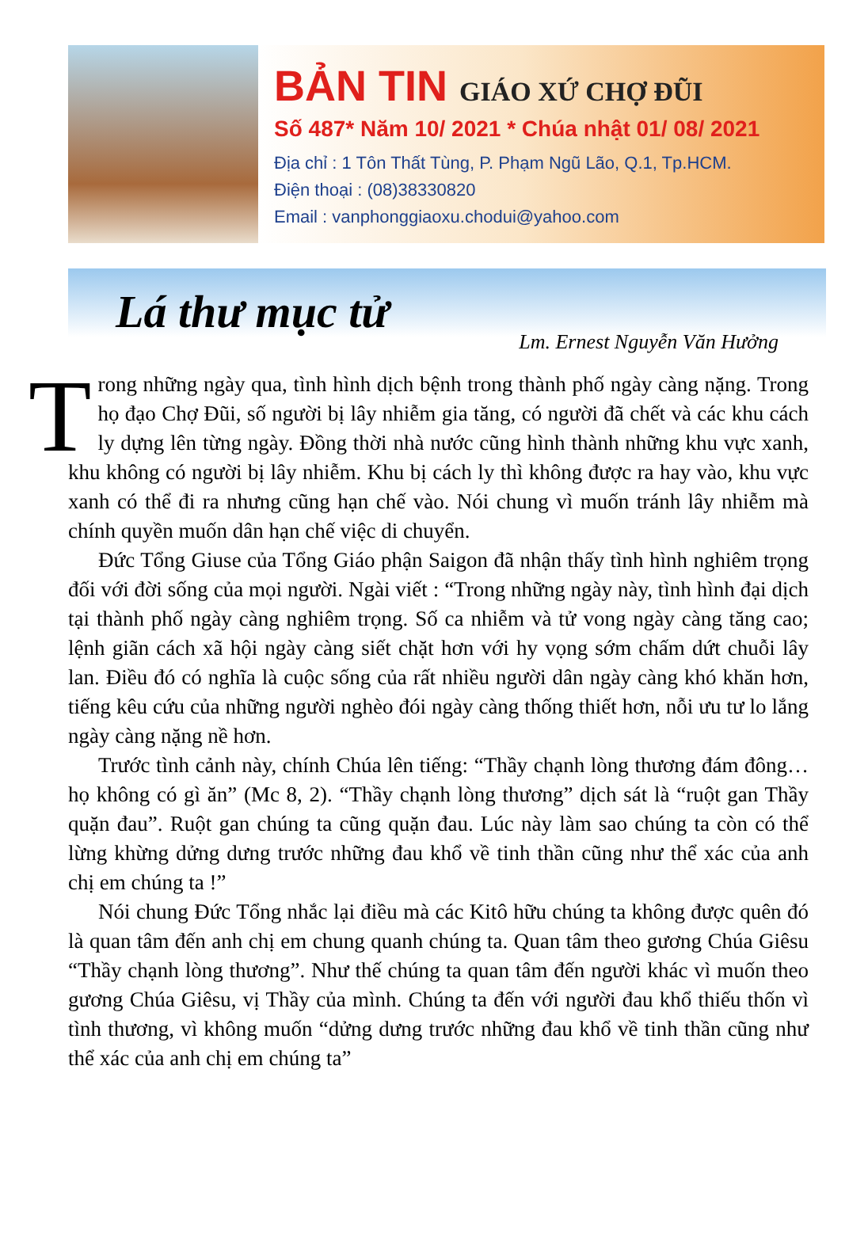BẢN TIN GIÁO XỨ CHỢ ĐŨI
Số 487* Năm 10/ 2021 * Chúa nhật 01/ 08/ 2021
Địa chỉ : 1 Tôn Thất Tùng, P. Phạm Ngũ Lão, Q.1, Tp.HCM.
Điện thoại : (08)38330820
Email : vanphonggiaoxu.chodui@yahoo.com
Lá thư mục tử
Lm. Ernest Nguyễn Văn Hưởng
Trong những ngày qua, tình hình dịch bệnh trong thành phố ngày càng nặng. Trong họ đạo Chợ Đũi, số người bị lây nhiễm gia tăng, có người đã chết và các khu cách ly dựng lên từng ngày. Đồng thời nhà nước cũng hình thành những khu vực xanh, khu không có người bị lây nhiễm. Khu bị cách ly thì không được ra hay vào, khu vực xanh có thể đi ra nhưng cũng hạn chế vào. Nói chung vì muốn tránh lây nhiễm mà chính quyền muốn dân hạn chế việc di chuyển.
Đức Tổng Giuse của Tổng Giáo phận Saigon đã nhận thấy tình hình nghiêm trọng đối với đời sống của mọi người. Ngài viết : “Trong những ngày này, tình hình đại dịch tại thành phố ngày càng nghiêm trọng. Số ca nhiễm và tử vong ngày càng tăng cao; lệnh giãn cách xã hội ngày càng siết chặt hơn với hy vọng sớm chấm dứt chuỗi lây lan. Điều đó có nghĩa là cuộc sống của rất nhiều người dân ngày càng khó khăn hơn, tiếng kêu cứu của những người nghèo đói ngày càng thống thiết hơn, nỗi ưu tư lo lắng ngày càng nặng nề hơn.
Trước tình cảnh này, chính Chúa lên tiếng: “Thầy chạnh lòng thương đám đông… họ không có gì ăn” (Mc 8, 2). “Thầy chạnh lòng thương” dịch sát là “ruột gan Thầy quặn đau”. Ruột gan chúng ta cũng quặn đau. Lúc này làm sao chúng ta còn có thể lừng khừng dửng dưng trước những đau khổ về tinh thần cũng như thể xác của anh chị em chúng ta !”
Nói chung Đức Tổng nhắc lại điều mà các Kitô hữu chúng ta không được quên đó là quan tâm đến anh chị em chung quanh chúng ta. Quan tâm theo gương Chúa Giêsu “Thầy chạnh lòng thương”. Như thế chúng ta quan tâm đến người khác vì muốn theo gương Chúa Giêsu, vị Thầy của mình. Chúng ta đến với người đau khổ thiếu thốn vì tình thương, vì không muốn “dửng dưng trước những đau khổ về tinh thần cũng như thể xác của anh chị em chúng ta”